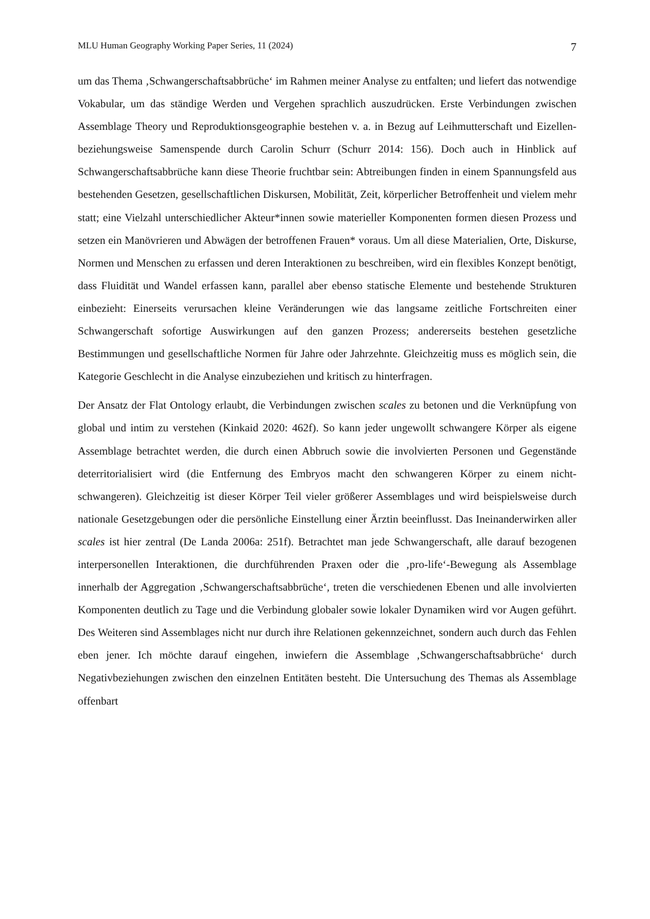MLU Human Geography Working Paper Series, 11 (2024) 7
um das Thema ‚Schwangerschaftsabbrüche‘ im Rahmen meiner Analyse zu entfalten; und liefert das notwendige Vokabular, um das ständige Werden und Vergehen sprachlich auszudrücken. Erste Verbindungen zwischen Assemblage Theory und Reproduktionsgeographie bestehen v. a. in Bezug auf Leihmutterschaft und Eizellen- beziehungsweise Samenspende durch Carolin Schurr (Schurr 2014: 156). Doch auch in Hinblick auf Schwangerschaftsabbrüche kann diese Theorie fruchtbar sein: Abtreibungen finden in einem Spannungsfeld aus bestehenden Gesetzen, gesellschaftlichen Diskursen, Mobilität, Zeit, körperlicher Betroffenheit und vielem mehr statt; eine Vielzahl unterschiedlicher Akteur*innen sowie materieller Komponenten formen diesen Prozess und setzen ein Manövrieren und Abwägen der betroffenen Frauen* voraus. Um all diese Materialien, Orte, Diskurse, Normen und Menschen zu erfassen und deren Interaktionen zu beschreiben, wird ein flexibles Konzept benötigt, dass Fluidität und Wandel erfassen kann, parallel aber ebenso statische Elemente und bestehende Strukturen einbezieht: Einerseits verursachen kleine Veränderungen wie das langsame zeitliche Fortschreiten einer Schwangerschaft sofortige Auswirkungen auf den ganzen Prozess; andererseits bestehen gesetzliche Bestimmungen und gesellschaftliche Normen für Jahre oder Jahrzehnte. Gleichzeitig muss es möglich sein, die Kategorie Geschlecht in die Analyse einzubeziehen und kritisch zu hinterfragen.
Der Ansatz der Flat Ontology erlaubt, die Verbindungen zwischen scales zu betonen und die Verknüpfung von global und intim zu verstehen (Kinkaid 2020: 462f). So kann jeder ungewollt schwangere Körper als eigene Assemblage betrachtet werden, die durch einen Abbruch sowie die involvierten Personen und Gegenstände deterritorialisiert wird (die Entfernung des Embryos macht den schwangeren Körper zu einem nicht-schwangeren). Gleichzeitig ist dieser Körper Teil vieler größerer Assemblages und wird beispielsweise durch nationale Gesetzgebungen oder die persönliche Einstellung einer Ärztin beeinflusst. Das Ineinanderwirken aller scales ist hier zentral (De Landa 2006a: 251f). Betrachtet man jede Schwangerschaft, alle darauf bezogenen interpersonellen Interaktionen, die durchführenden Praxen oder die ‚pro-life‘-Bewegung als Assemblage innerhalb der Aggregation ‚Schwangerschaftsabbrüche‘, treten die verschiedenen Ebenen und alle involvierten Komponenten deutlich zu Tage und die Verbindung globaler sowie lokaler Dynamiken wird vor Augen geführt. Des Weiteren sind Assemblages nicht nur durch ihre Relationen gekennzeichnet, sondern auch durch das Fehlen eben jener. Ich möchte darauf eingehen, inwiefern die Assemblage ‚Schwangerschaftsabbrüche‘ durch Negativbeziehungen zwischen den einzelnen Entitäten besteht. Die Untersuchung des Themas als Assemblage offenbart